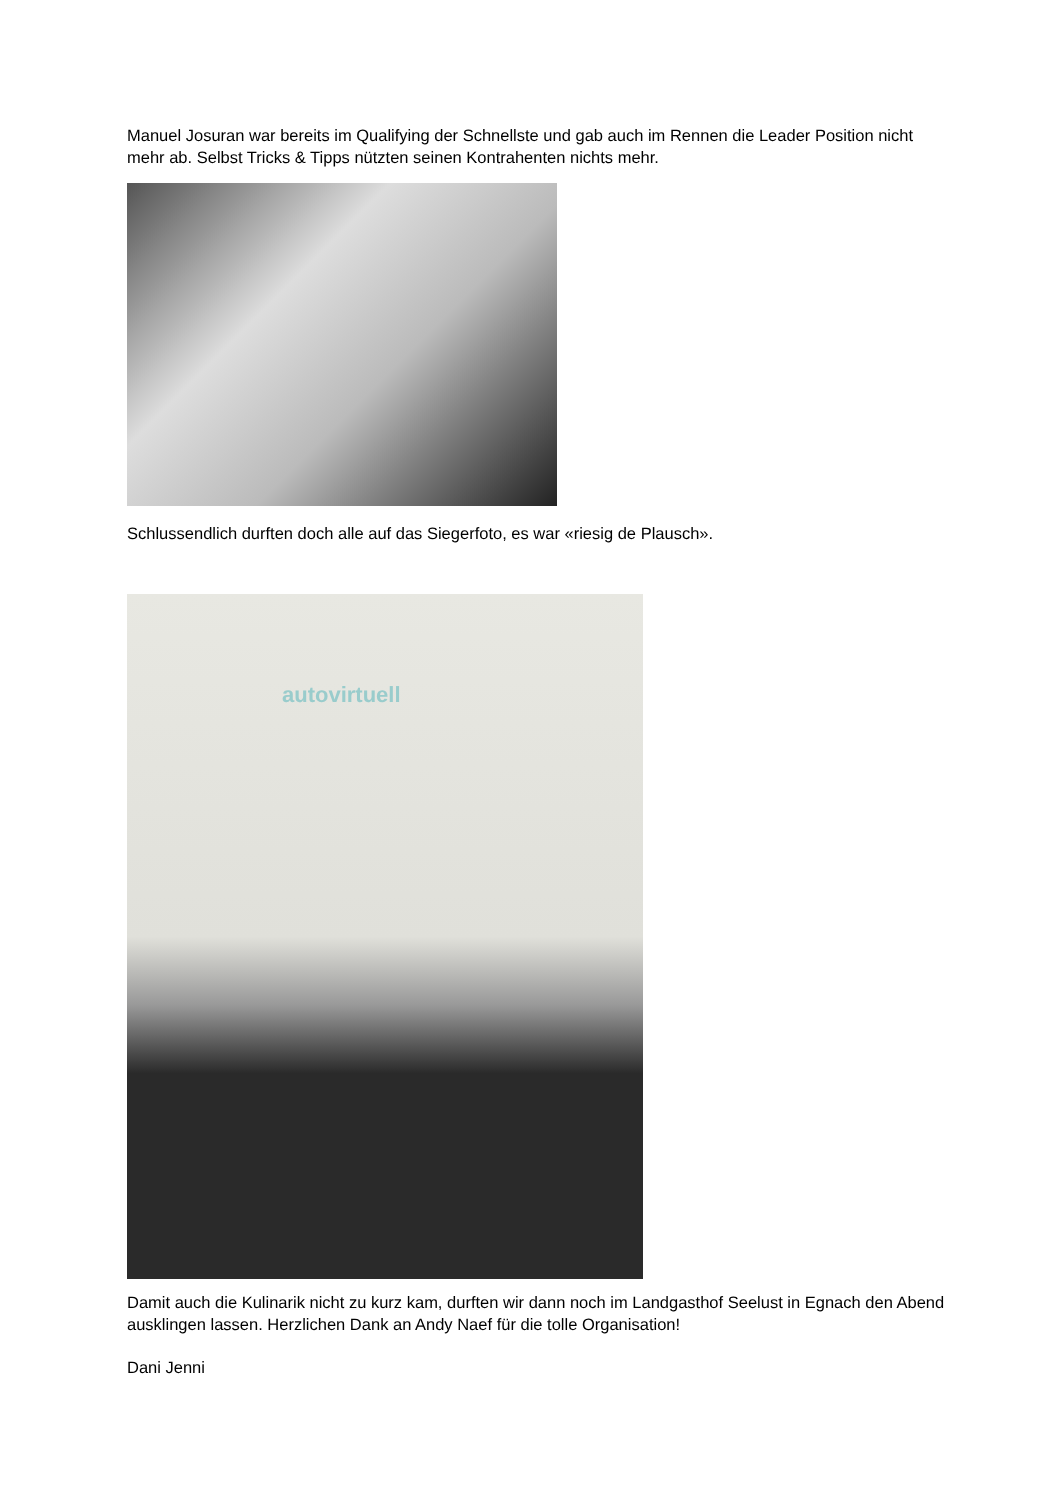Manuel Josuran war bereits im Qualifying der Schnellste und gab auch im Rennen die Leader Position nicht mehr ab. Selbst Tricks & Tipps nützten seinen Kontrahenten nichts mehr.
Schlussendlich durften doch alle auf das Siegerfoto, es war «riesig de Plausch».
autovirtuell
Damit auch die Kulinarik nicht zu kurz kam, durften wir dann noch im Landgasthof Seelust in Egnach den Abend ausklingen lassen. Herzlichen Dank an Andy Naef für die tolle Organisation!
Dani Jenni